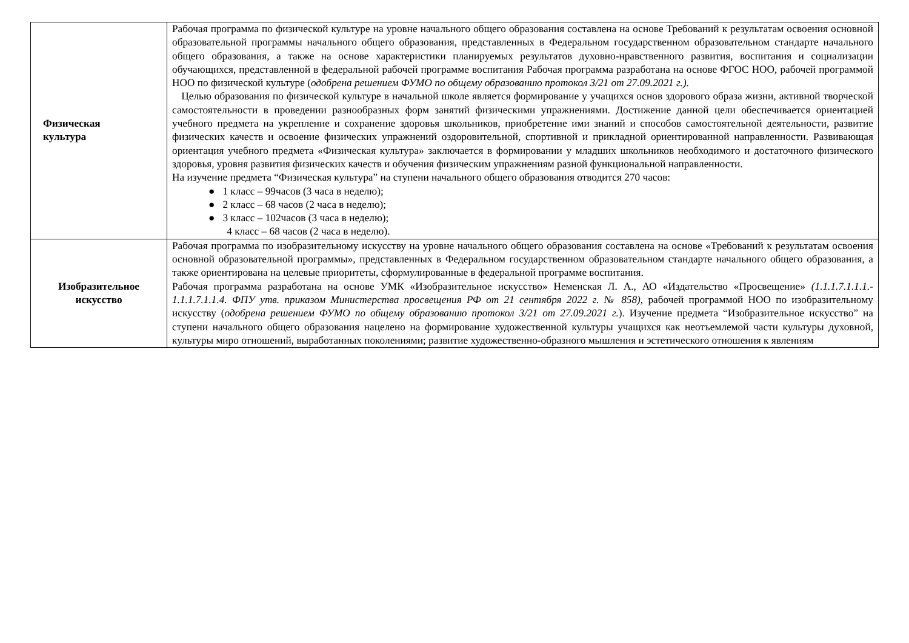| Физическая культура | Рабочая программа по физической культуре на уровне начального общего образования составлена на основе Требований к результатам освоения основной образовательной программы начального общего образования, представленных в Федеральном государственном образовательном стандарте начального общего образования, а также на основе характеристики планируемых результатов духовно-нравственного развития, воспитания и социализации обучающихся, представленной в федеральной рабочей программе воспитания Рабочая программа разработана на основе ФГОС НОО, рабочей программой НОО по физической культуре ( одобрена решением ФУМО по общему образованию протокол 3/21 от 27.09.2021 г.). Целью образования по физической культуре в начальной школе является формирование у учащихся основ здорового образа жизни, активной творческой самостоятельности в проведении разнообразных форм занятий физическими упражнениями. Достижение данной цели обеспечивается ориентацией учебного предмета на укрепление и сохранение здоровья школьников, приобретение ими знаний и способов самостоятельной деятельности, развитие физических качеств и освоение физических упражнений оздоровительной, спортивной и прикладной ориентированной направленности. Развивающая ориентация учебного предмета «Физическая культура» заключается в формировании у младших школьников необходимого и достаточного физического здоровья, уровня развития физических качеств и обучения физическим упражнениям разной функциональной направленности. На изучение предмета “Физическая культура” на ступени начального общего образования отводится 270 часов: ● 1 класс – 99часов (3 часа в неделю); ● 2 класс – 68 часов (2 часа в неделю); ● 3 класс – 102часов (3 часа в неделю); 4 класс – 68 часов (2 часа в неделю). |
| Изобразительное искусство | Рабочая программа по изобразительному искусству на уровне начального общего образования составлена на основе «Требований к результатам освоения основной образовательной программы», представленных в Федеральном государственном образовательном стандарте начального общего образования, а также ориентирована на целевые приоритеты, сформулированные в федеральной программе воспитания. Рабочая программа разработана на основе УМК «Изобразительное искусство» Неменская Л. А., АО «Издательство «Просвещение» (1.1.1.7.1.1.1.- 1.1.1.7.1.1.4. ФПУ утв. приказом Министерства просвещения РФ от 21 сентября 2022 г. № 858), рабочей программой НОО по изобразительному искусству ( одобрена решением ФУМО по общему образованию протокол 3/21 от 27.09.2021 г. ). Изучение предмета “Изобразительное искусство” на ступени начального общего образования нацелено на формирование художественной культуры учащихся как неотъемлемой части культуры духовной, культуры миро отношений, выработанных поколениями; развитие художественно-образного мышления и эстетического отношения к явлениям |